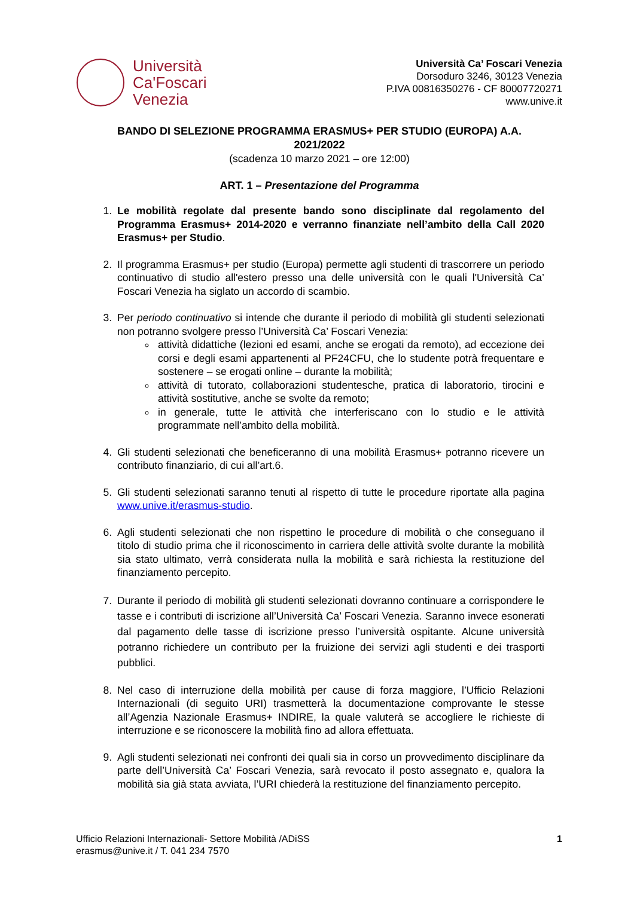Università
Ca'Foscari
Venezia
Università Ca’ Foscari Venezia
Dorsoduro 3246, 30123 Venezia
P.IVA 00816350276 - CF 80007720271
www.unive.it
BANDO DI SELEZIONE PROGRAMMA ERASMUS+ PER STUDIO (EUROPA) A.A.
2021/2022
(scadenza 10 marzo 2021 – ore 12:00)
ART. 1 – Presentazione del Programma
1. Le mobilità regolate dal presente bando sono disciplinate dal regolamento del Programma Erasmus+ 2014-2020 e verranno finanziate nell’ambito della Call 2020 Erasmus+ per Studio.
2. Il programma Erasmus+ per studio (Europa) permette agli studenti di trascorrere un periodo continuativo di studio all'estero presso una delle università con le quali l'Università Ca’ Foscari Venezia ha siglato un accordo di scambio.
3. Per periodo continuativo si intende che durante il periodo di mobilità gli studenti selezionati non potranno svolgere presso l’Università Ca’ Foscari Venezia:
attività didattiche (lezioni ed esami, anche se erogati da remoto), ad eccezione dei corsi e degli esami appartenenti al PF24CFU, che lo studente potrà frequentare e sostenere – se erogati online – durante la mobilità;
attività di tutorato, collaborazioni studentesche, pratica di laboratorio, tirocini e attività sostitutive, anche se svolte da remoto;
in generale, tutte le attività che interferiscano con lo studio e le attività programmate nell’ambito della mobilità.
4. Gli studenti selezionati che beneficeranno di una mobilità Erasmus+ potranno ricevere un contributo finanziario, di cui all’art.6.
5. Gli studenti selezionati saranno tenuti al rispetto di tutte le procedure riportate alla pagina www.unive.it/erasmus-studio.
6. Agli studenti selezionati che non rispettino le procedure di mobilità o che conseguano il titolo di studio prima che il riconoscimento in carriera delle attività svolte durante la mobilità sia stato ultimato, verrà considerata nulla la mobilità e sarà richiesta la restituzione del finanziamento percepito.
7. Durante il periodo di mobilità gli studenti selezionati dovranno continuare a corrispondere le tasse e i contributi di iscrizione all’Università Ca’ Foscari Venezia. Saranno invece esonerati dal pagamento delle tasse di iscrizione presso l’università ospitante. Alcune università potranno richiedere un contributo per la fruizione dei servizi agli studenti e dei trasporti pubblici.
8. Nel caso di interruzione della mobilità per cause di forza maggiore, l’Ufficio Relazioni Internazionali (di seguito URI) trasmetterà la documentazione comprovante le stesse all’Agenzia Nazionale Erasmus+ INDIRE, la quale valuterà se accogliere le richieste di interruzione e se riconoscere la mobilità fino ad allora effettuata.
9. Agli studenti selezionati nei confronti dei quali sia in corso un provvedimento disciplinare da parte dell’Università Ca’ Foscari Venezia, sarà revocato il posto assegnato e, qualora la mobilità sia già stata avviata, l’URI chiederà la restituzione del finanziamento percepito.
Ufficio Relazioni Internazionali- Settore Mobilità /ADiSS
erasmus@unive.it / T. 041 234 7570
1